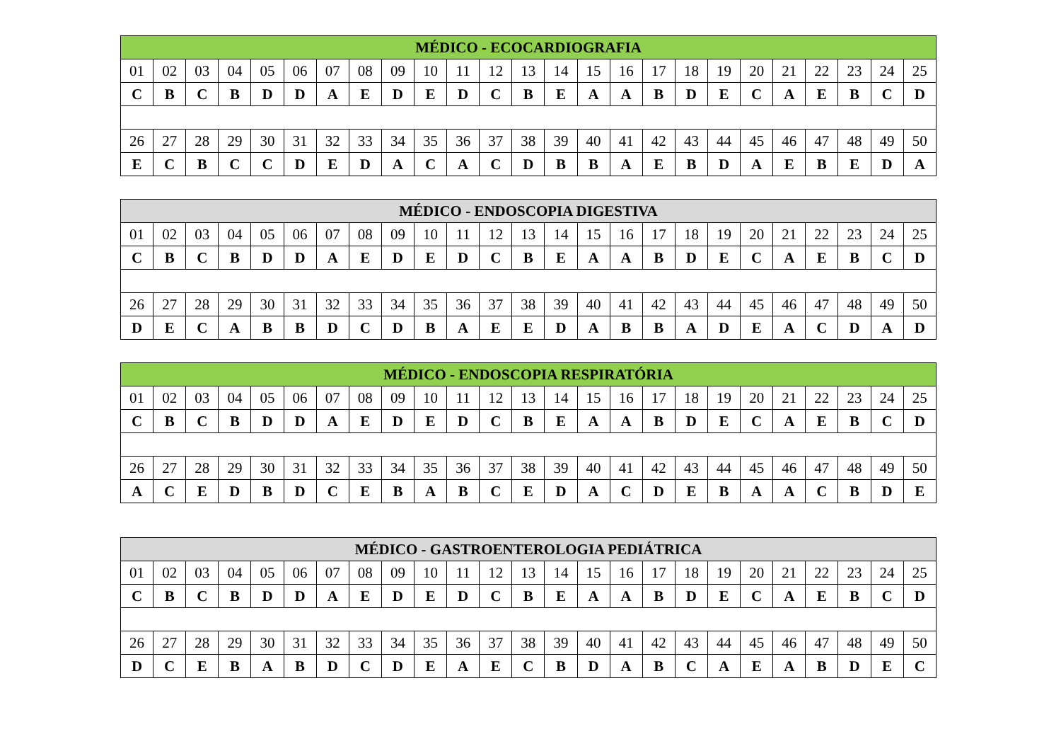| MÉDICO - ECOCARDIOGRAFIA | | | | | | | | | | | | | | | | | | | | | | | | |
| --- | --- | --- | --- | --- | --- | --- | --- | --- | --- | --- | --- | --- | --- | --- | --- | --- | --- | --- | --- | --- | --- | --- | --- | --- |
| 01 | 02 | 03 | 04 | 05 | 06 | 07 | 08 | 09 | 10 | 11 | 12 | 13 | 14 | 15 | 16 | 17 | 18 | 19 | 20 | 21 | 22 | 23 | 24 | 25 |
| C | B | C | B | D | D | A | E | D | E | D | C | B | E | A | A | B | D | E | C | A | E | B | C | D |
| 26 | 27 | 28 | 29 | 30 | 31 | 32 | 33 | 34 | 35 | 36 | 37 | 38 | 39 | 40 | 41 | 42 | 43 | 44 | 45 | 46 | 47 | 48 | 49 | 50 |
| E | C | B | C | C | D | E | D | A | C | A | C | D | B | B | A | E | B | D | A | E | B | E | D | A |
| MÉDICO - ENDOSCOPIA DIGESTIVA | | | | | | | | | | | | | | | | | | | | | | | | |
| --- | --- | --- | --- | --- | --- | --- | --- | --- | --- | --- | --- | --- | --- | --- | --- | --- | --- | --- | --- | --- | --- | --- | --- | --- |
| 01 | 02 | 03 | 04 | 05 | 06 | 07 | 08 | 09 | 10 | 11 | 12 | 13 | 14 | 15 | 16 | 17 | 18 | 19 | 20 | 21 | 22 | 23 | 24 | 25 |
| C | B | C | B | D | D | A | E | D | E | D | C | B | E | A | A | B | D | E | C | A | E | B | C | D |
| 26 | 27 | 28 | 29 | 30 | 31 | 32 | 33 | 34 | 35 | 36 | 37 | 38 | 39 | 40 | 41 | 42 | 43 | 44 | 45 | 46 | 47 | 48 | 49 | 50 |
| D | E | C | A | B | B | D | C | D | B | A | E | E | D | A | B | B | A | D | E | A | C | D | A | D |
| MÉDICO - ENDOSCOPIA RESPIRATÓRIA | | | | | | | | | | | | | | | | | | | | | | | | |
| --- | --- | --- | --- | --- | --- | --- | --- | --- | --- | --- | --- | --- | --- | --- | --- | --- | --- | --- | --- | --- | --- | --- | --- | --- |
| 01 | 02 | 03 | 04 | 05 | 06 | 07 | 08 | 09 | 10 | 11 | 12 | 13 | 14 | 15 | 16 | 17 | 18 | 19 | 20 | 21 | 22 | 23 | 24 | 25 |
| C | B | C | B | D | D | A | E | D | E | D | C | B | E | A | A | B | D | E | C | A | E | B | C | D |
| 26 | 27 | 28 | 29 | 30 | 31 | 32 | 33 | 34 | 35 | 36 | 37 | 38 | 39 | 40 | 41 | 42 | 43 | 44 | 45 | 46 | 47 | 48 | 49 | 50 |
| A | C | E | D | B | D | C | E | B | A | B | C | E | D | A | C | D | E | B | A | A | C | B | D | E |
| MÉDICO - GASTROENTEROLOGIA PEDIÁTRICA | | | | | | | | | | | | | | | | | | | | | | | | |
| --- | --- | --- | --- | --- | --- | --- | --- | --- | --- | --- | --- | --- | --- | --- | --- | --- | --- | --- | --- | --- | --- | --- | --- | --- |
| 01 | 02 | 03 | 04 | 05 | 06 | 07 | 08 | 09 | 10 | 11 | 12 | 13 | 14 | 15 | 16 | 17 | 18 | 19 | 20 | 21 | 22 | 23 | 24 | 25 |
| C | B | C | B | D | D | A | E | D | E | D | C | B | E | A | A | B | D | E | C | A | E | B | C | D |
| 26 | 27 | 28 | 29 | 30 | 31 | 32 | 33 | 34 | 35 | 36 | 37 | 38 | 39 | 40 | 41 | 42 | 43 | 44 | 45 | 46 | 47 | 48 | 49 | 50 |
| D | C | E | B | A | B | D | C | D | E | A | E | C | B | D | A | B | C | A | E | A | B | D | E | C |